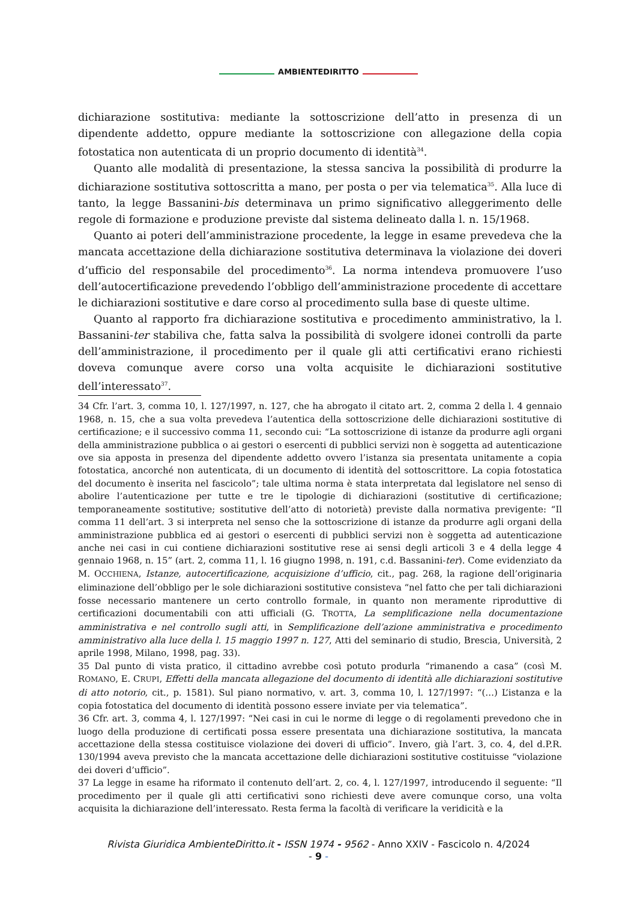AMBIENTEDIRITTO
dichiarazione sostitutiva: mediante la sottoscrizione dell’atto in presenza di un dipendente addetto, oppure mediante la sottoscrizione con allegazione della copia fotostatica non autenticata di un proprio documento di identità<sup>34</sup>.
Quanto alle modalità di presentazione, la stessa sanciva la possibilità di produrre la dichiarazione sostitutiva sottoscritta a mano, per posta o per via telematica<sup>35</sup>. Alla luce di tanto, la legge Bassanini-bis determinava un primo significativo alleggerimento delle regole di formazione e produzione previste dal sistema delineato dalla l. n. 15/1968.
Quanto ai poteri dell’amministrazione procedente, la legge in esame prevedeva che la mancata accettazione della dichiarazione sostitutiva determinava la violazione dei doveri d’ufficio del responsabile del procedimento<sup>36</sup>. La norma intendeva promuovere l’uso dell’autocertificazione prevedendo l’obbligo dell’amministrazione procedente di accettare le dichiarazioni sostitutive e dare corso al procedimento sulla base di queste ultime.
Quanto al rapporto fra dichiarazione sostitutiva e procedimento amministrativo, la l. Bassanini-ter stabiliva che, fatta salva la possibilità di svolgere idonei controlli da parte dell’amministrazione, il procedimento per il quale gli atti certificativi erano richiesti doveva comunque avere corso una volta acquisite le dichiarazioni sostitutive dell’interessato<sup>37</sup>.
34 Cfr. l’art. 3, comma 10, l. 127/1997, n. 127, che ha abrogato il citato art. 2, comma 2 della l. 4 gennaio 1968, n. 15, che a sua volta prevedeva l’autentica della sottoscrizione delle dichiarazioni sostitutive di certificazione; e il successivo comma 11, secondo cui: “La sottoscrizione di istanze da produrre agli organi della amministrazione pubblica o ai gestori o esercenti di pubblici servizi non è soggetta ad autenticazione ove sia apposta in presenza del dipendente addetto ovvero l’istanza sia presentata unitamente a copia fotostatica, ancorché non autenticata, di un documento di identità del sottoscrittore. La copia fotostatica del documento è inserita nel fascicolo”; tale ultima norma è stata interpretata dal legislatore nel senso di abolire l’autenticazione per tutte e tre le tipologie di dichiarazioni (sostitutive di certificazione; temporaneamente sostitutive; sostitutive dell’atto di notorietà) previste dalla normativa previgente: “Il comma 11 dell’art. 3 si interpreta nel senso che la sottoscrizione di istanze da produrre agli organi della amministrazione pubblica ed ai gestori o esercenti di pubblici servizi non è soggetta ad autenticazione anche nei casi in cui contiene dichiarazioni sostitutive rese ai sensi degli articoli 3 e 4 della legge 4 gennaio 1968, n. 15” (art. 2, comma 11, l. 16 giugno 1998, n. 191, c.d. Bassanini-ter). Come evidenziato da M. OCCHIENA, Istanze, autocertificazione, acquisizione d’ufficio, cit., pag. 268, la ragione dell’originaria eliminazione dell’obbligo per le sole dichiarazioni sostitutive consisteva “nel fatto che per tali dichiarazioni fosse necessario mantenere un certo controllo formale, in quanto non meramente riproduttive di certificazioni documentabili con atti ufficiali (G. TROTTA, La semplificazione nella documentazione amministrativa e nel controllo sugli atti, in Semplificazione dell’azione amministrativa e procedimento amministrativo alla luce della l. 15 maggio 1997 n. 127, Atti del seminario di studio, Brescia, Università, 2 aprile 1998, Milano, 1998, pag. 33).
35 Dal punto di vista pratico, il cittadino avrebbe così potuto produrla “rimanendo a casa” (così M. ROMANO, E. CRUPI, Effetti della mancata allegazione del documento di identità alle dichiarazioni sostitutive di atto notorio, cit., p. 1581). Sul piano normativo, v. art. 3, comma 10, l. 127/1997: “(…) L’istanza e la copia fotostatica del documento di identità possono essere inviate per via telematica”.
36 Cfr. art. 3, comma 4, l. 127/1997: “Nei casi in cui le norme di legge o di regolamenti prevedono che in luogo della produzione di certificati possa essere presentata una dichiarazione sostitutiva, la mancata accettazione della stessa costituisce violazione dei doveri di ufficio”. Invero, già l’art. 3, co. 4, del d.P.R. 130/1994 aveva previsto che la mancata accettazione delle dichiarazioni sostitutive costituisse “violazione dei doveri d’ufficio”.
37 La legge in esame ha riformato il contenuto dell’art. 2, co. 4, l. 127/1997, introducendo il seguente: “Il procedimento per il quale gli atti certificativi sono richiesti deve avere comunque corso, una volta acquisita la dichiarazione dell’interessato. Resta ferma la facoltà di verificare la veridicità e la
Rivista Giuridica AmbienteDiritto.it - ISSN 1974 - 9562 - Anno XXIV - Fascicolo n. 4/2024
- 9 -